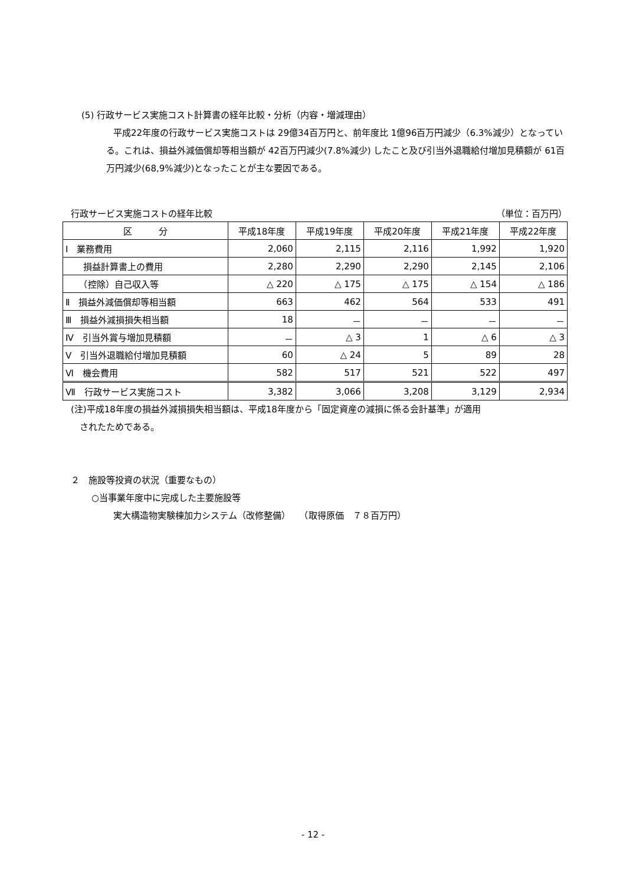(5) 行政サービス実施コスト計算書の経年比較・分析（内容・増減理由）
平成22年度の行政サービス実施コストは 29億34百万円と、前年度比 1億96百万円減少（6.3%減少）となっている。これは、損益外減価償却等相当額が 42百万円減少(7.8%減少) したこと及び引当外退職給付増加見積額が 61百万円減少(68,9%減少)となったことが主な要因である。
行政サービス実施コストの経年比較 （単位：百万円）
| 区 分 | 平成18年度 | 平成19年度 | 平成20年度 | 平成21年度 | 平成22年度 |
| --- | --- | --- | --- | --- | --- |
| Ⅰ 業務費用 | 2,060 | 2,115 | 2,116 | 1,992 | 1,920 |
| 損益計算書上の費用 | 2,280 | 2,290 | 2,290 | 2,145 | 2,106 |
| （控除）自己収入等 | △ 220 | △ 175 | △ 175 | △ 154 | △ 186 |
| Ⅱ 損益外減価償却等相当額 | 663 | 462 | 564 | 533 | 491 |
| Ⅲ 損益外減損損失相当額 | 18 | － | － | － | － |
| Ⅳ 引当外賞与増加見積額 | － | △ 3 | 1 | △ 6 | △ 3 |
| Ⅴ 引当外退職給付増加見積額 | 60 | △ 24 | 5 | 89 | 28 |
| Ⅵ 機会費用 | 582 | 517 | 521 | 522 | 497 |
| Ⅶ 行政サービス実施コスト | 3,382 | 3,066 | 3,208 | 3,129 | 2,934 |
(注)平成18年度の損益外減損損失相当額は、平成18年度から「固定資産の減損に係る会計基準」が適用
　されたためである。
２　施設等投資の状況（重要なもの）
○当事業年度中に完成した主要施設等
実大構造物実験棟加力システム（改修整備）　　（取得原価　７８百万円）
- 12 -